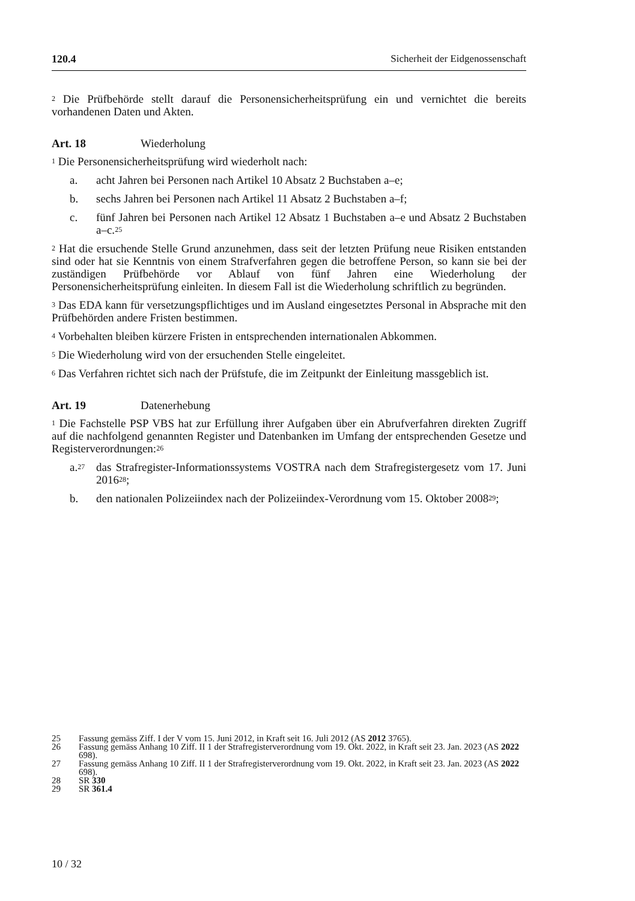120.4 Sicherheit der Eidgenossenschaft
<sup>2</sup> Die Prüfbehörde stellt darauf die Personensicherheitsprüfung ein und vernichtet die bereits vorhandenen Daten und Akten.
Art. 18 Wiederholung
<sup>1</sup> Die Personensicherheitsprüfung wird wiederholt nach:
a. acht Jahren bei Personen nach Artikel 10 Absatz 2 Buchstaben a–e;
b. sechs Jahren bei Personen nach Artikel 11 Absatz 2 Buchstaben a–f;
c. fünf Jahren bei Personen nach Artikel 12 Absatz 1 Buchstaben a–e und Absatz 2 Buchstaben a–c.<sup>25</sup>
<sup>2</sup> Hat die ersuchende Stelle Grund anzunehmen, dass seit der letzten Prüfung neue Risiken entstanden sind oder hat sie Kenntnis von einem Strafverfahren gegen die betroffene Person, so kann sie bei der zuständigen Prüfbehörde vor Ablauf von fünf Jahren eine Wiederholung der Personensicherheitsprüfung einleiten. In diesem Fall ist die Wiederholung schriftlich zu begründen.
<sup>3</sup> Das EDA kann für versetzungspflichtiges und im Ausland eingesetztes Personal in Absprache mit den Prüfbehörden andere Fristen bestimmen.
<sup>4</sup> Vorbehalten bleiben kürzere Fristen in entsprechenden internationalen Abkommen.
<sup>5</sup> Die Wiederholung wird von der ersuchenden Stelle eingeleitet.
<sup>6</sup> Das Verfahren richtet sich nach der Prüfstufe, die im Zeitpunkt der Einleitung massgeblich ist.
Art. 19 Datenerhebung
<sup>1</sup> Die Fachstelle PSP VBS hat zur Erfüllung ihrer Aufgaben über ein Abrufverfahren direkten Zugriff auf die nachfolgend genannten Register und Datenbanken im Umfang der entsprechenden Gesetze und Registerverordnungen:<sup>26</sup>
a.<sup>27</sup> das Strafregister-Informationssystems VOSTRA nach dem Strafregistergesetz vom 17. Juni 2016<sup>28</sup>;
b. den nationalen Polizeiindex nach der Polizeiindex-Verordnung vom 15. Oktober 2008<sup>29</sup>;
25 Fassung gemäss Ziff. I der V vom 15. Juni 2012, in Kraft seit 16. Juli 2012 (AS 2012 3765).
26 Fassung gemäss Anhang 10 Ziff. II 1 der Strafregisterverordnung vom 19. Okt. 2022, in Kraft seit 23. Jan. 2023 (AS 2022 698).
27 Fassung gemäss Anhang 10 Ziff. II 1 der Strafregisterverordnung vom 19. Okt. 2022, in Kraft seit 23. Jan. 2023 (AS 2022 698).
28 SR 330
29 SR 361.4
10 / 32